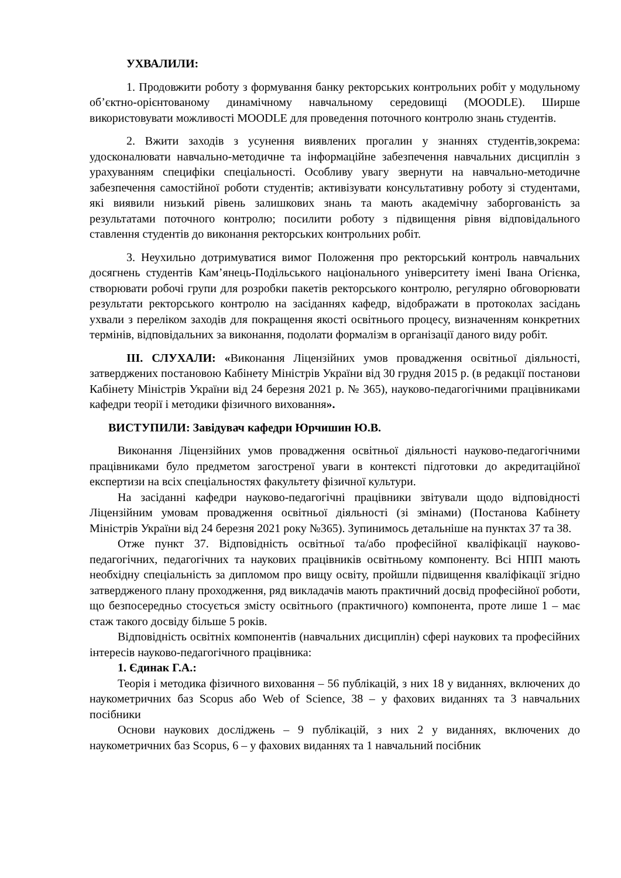УХВАЛИЛИ:
1. Продовжити роботу з формування банку ректорських контрольних робіт у модульному об’єктно-орієнтованому динамічному навчальному середовищі (MOODLE). Ширше використовувати можливості MOODLE для проведення поточного контролю знань студентів.
2. Вжити заходів з усунення виявлених прогалин у знаннях студентів,зокрема: удосконалювати навчально-методичне та інформаційне забезпечення навчальних дисциплін з урахуванням специфіки спеціальності. Особливу увагу звернути на навчально-методичне забезпечення самостійної роботи студентів; активізувати консультативну роботу зі студентами, які виявили низький рівень залишкових знань та мають академічну заборгованість за результатами поточного контролю; посилити роботу з підвищення рівня відповідального ставлення студентів до виконання ректорських контрольних робіт.
3. Неухильно дотримуватися вимог Положення про ректорський контроль навчальних досягнень студентів Кам’янець-Подільського національного університету імені Івана Огієнка, створювати робочі групи для розробки пакетів ректорського контролю, регулярно обговорювати результати ректорського контролю на засіданнях кафедр, відображати в протоколах засідань ухвали з переліком заходів для покращення якості освітнього процесу, визначенням конкретних термінів, відповідальних за виконання, подолати формалізм в організації даного виду робіт.
ІІІ. СЛУХАЛИ: «Виконання Ліцензійних умов провадження освітньої діяльності, затверджених постановою Кабінету Міністрів України від 30 грудня 2015 р. (в редакції постанови Кабінету Міністрів України від 24 березня 2021 р. № 365), науково-педагогічними працівниками кафедри теорії і методики фізичного виховання».
ВИСТУПИЛИ: Завідувач кафедри Юрчишин Ю.В.
Виконання Ліцензійних умов провадження освітньої діяльності науково-педагогічними працівниками було предметом загостреної уваги в контексті підготовки до акредитаційної експертизи на всіх спеціальностях факультету фізичної культури.
На засіданні кафедри науково-педагогічні працівники звітували щодо відповідності Ліцензійним умовам провадження освітньої діяльності (зі змінами) (Постанова Кабінету Міністрів України від 24 березня 2021 року №365). Зупинимось детальніше на пунктах 37 та 38.
Отже пункт 37. Відповідність освітньої та/або професійної кваліфікації науково-педагогічних, педагогічних та наукових працівників освітньому компоненту. Всі НПП мають необхідну спеціальність за дипломом про вищу освіту, пройшли підвищення кваліфікації згідно затвердженого плану проходження, ряд викладачів мають практичний досвід професійної роботи, що безпосередньо стосується змісту освітнього (практичного) компонента, проте лише 1 – має стаж такого досвіду більше 5 років.
Відповідність освітніх компонентів (навчальних дисциплін) сфері наукових та професійних інтересів науково-педагогічного працівника:
1. Єдинак Г.А.:
Теорія і методика фізичного виховання – 56 публікацій, з них 18 у виданнях, включених до наукометричних баз Scopus або Web of Science, 38 – у фахових виданнях та 3 навчальних посібники
Основи наукових досліджень – 9 публікацій, з них 2 у виданнях, включених до наукометричних баз Scopus, 6 – у фахових виданнях та 1 навчальний посібник